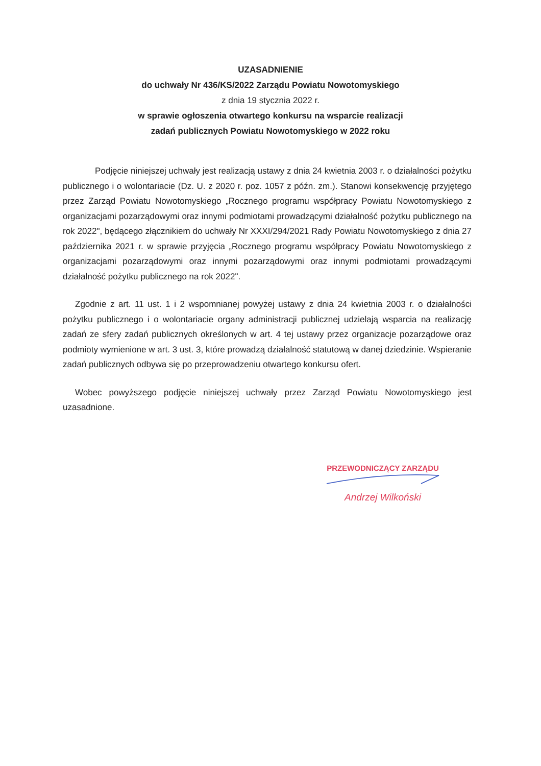UZASADNIENIE
do uchwały Nr 436/KS/2022 Zarządu Powiatu Nowotomyskiego
z dnia 19 stycznia 2022 r.
w sprawie ogłoszenia otwartego konkursu na wsparcie realizacji
zadań publicznych Powiatu Nowotomyskiego w 2022 roku
Podjęcie niniejszej uchwały jest realizacją ustawy z dnia 24 kwietnia 2003 r. o działalności pożytku publicznego i o wolontariacie (Dz. U. z 2020 r. poz. 1057 z późn. zm.). Stanowi konsekwencję przyjętego przez Zarząd Powiatu Nowotomyskiego „Rocznego programu współpracy Powiatu Nowotomyskiego z organizacjami pozarządowymi oraz innymi podmiotami prowadzącymi działalność pożytku publicznego na rok 2022", będącego złącznikiem do uchwały Nr XXXI/294/2021 Rady Powiatu Nowotomyskiego z dnia 27 października 2021 r. w sprawie przyjęcia „Rocznego programu współpracy Powiatu Nowotomyskiego z organizacjami pozarządowymi oraz innymi pozarządowymi oraz innymi podmiotami prowadzącymi działalność pożytku publicznego na rok 2022".
Zgodnie z art. 11 ust. 1 i 2 wspomnianej powyżej ustawy z dnia 24 kwietnia 2003 r. o działalności pożytku publicznego i o wolontariacie organy administracji publicznej udzielają wsparcia na realizację zadań ze sfery zadań publicznych określonych w art. 4 tej ustawy przez organizacje pozarządowe oraz podmioty wymienione w art. 3 ust. 3, które prowadzą działalność statutową w danej dziedzinie. Wspieranie zadań publicznych odbywa się po przeprowadzeniu otwartego konkursu ofert.
Wobec powyższego podjęcie niniejszej uchwały przez Zarząd Powiatu Nowotomyskiego jest uzasadnione.
PRZEWODNICZĄCY ZARZĄDU
Andrzej Wilkoński